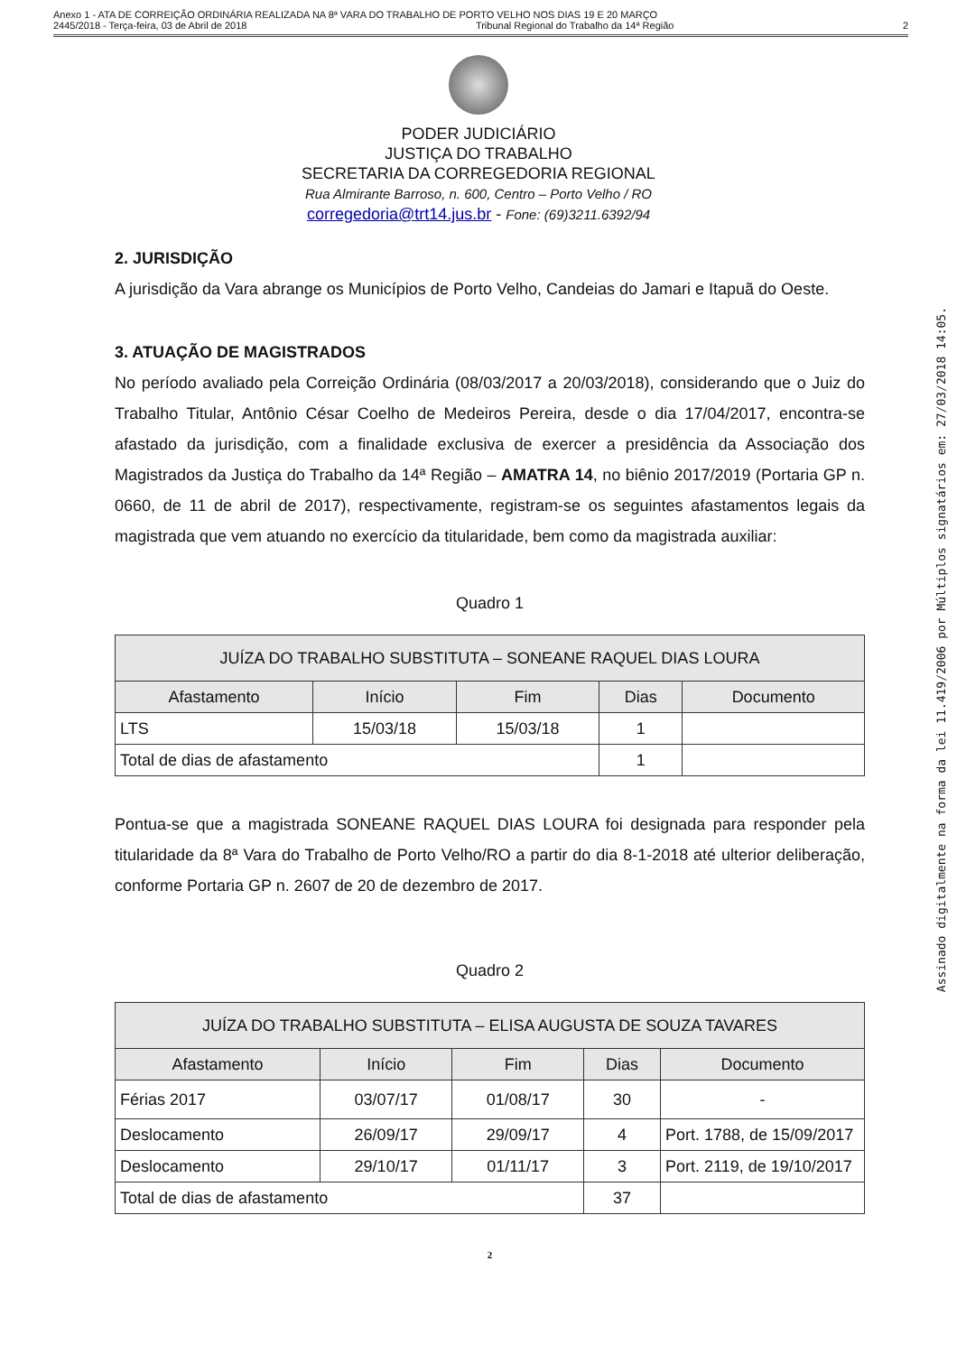Anexo 1 - ATA DE CORREIÇÃO ORDINÁRIA REALIZADA NA 8ª VARA DO TRABALHO DE PORTO VELHO NOS DIAS 19 E 20 MARÇO
2445/2018 - Terça-feira, 03 de Abril de 2018 Tribunal Regional do Trabalho da 14ª Região 2
PODER JUDICIÁRIO
JUSTIÇA DO TRABALHO
SECRETARIA DA CORREGEDORIA REGIONAL
Rua Almirante Barroso, n. 600, Centro – Porto Velho / RO
corregedoria@trt14.jus.br - Fone: (69)3211.6392/94
2. JURISDIÇÃO
A jurisdição da Vara abrange os Municípios de Porto Velho, Candeias do Jamari e Itapuã do Oeste.
3. ATUAÇÃO DE MAGISTRADOS
No período avaliado pela Correição Ordinária (08/03/2017 a 20/03/2018), considerando que o Juiz do Trabalho Titular, Antônio César Coelho de Medeiros Pereira, desde o dia 17/04/2017, encontra-se afastado da jurisdição, com a finalidade exclusiva de exercer a presidência da Associação dos Magistrados da Justiça do Trabalho da 14ª Região – AMATRA 14, no biênio 2017/2019 (Portaria GP n. 0660, de 11 de abril de 2017), respectivamente, registram-se os seguintes afastamentos legais da magistrada que vem atuando no exercício da titularidade, bem como da magistrada auxiliar:
Quadro 1
| JUÍZA DO TRABALHO SUBSTITUTA – SONEANE RAQUEL DIAS LOURA | | | | |
| --- | --- | --- | --- | --- |
| Afastamento | Início | Fim | Dias | Documento |
| LTS | 15/03/18 | 15/03/18 | 1 | |
| Total de dias de afastamento | | | 1 | |
Pontua-se que a magistrada SONEANE RAQUEL DIAS LOURA foi designada para responder pela titularidade da 8ª Vara do Trabalho de Porto Velho/RO a partir do dia 8-1-2018 até ulterior deliberação, conforme Portaria GP n. 2607 de 20 de dezembro de 2017.
Quadro 2
| JUÍZA DO TRABALHO SUBSTITUTA – ELISA AUGUSTA DE SOUZA TAVARES | | | | |
| --- | --- | --- | --- | --- |
| Afastamento | Início | Fim | Dias | Documento |
| Férias 2017 | 03/07/17 | 01/08/17 | 30 | - |
| Deslocamento | 26/09/17 | 29/09/17 | 4 | Port. 1788, de 15/09/2017 |
| Deslocamento | 29/10/17 | 01/11/17 | 3 | Port. 2119, de 19/10/2017 |
| Total de dias de afastamento | | | 37 | |
2
Assinado digitalmente na forma da lei 11.419/2006 por Múltiplos signatários em: 27/03/2018 14:05.